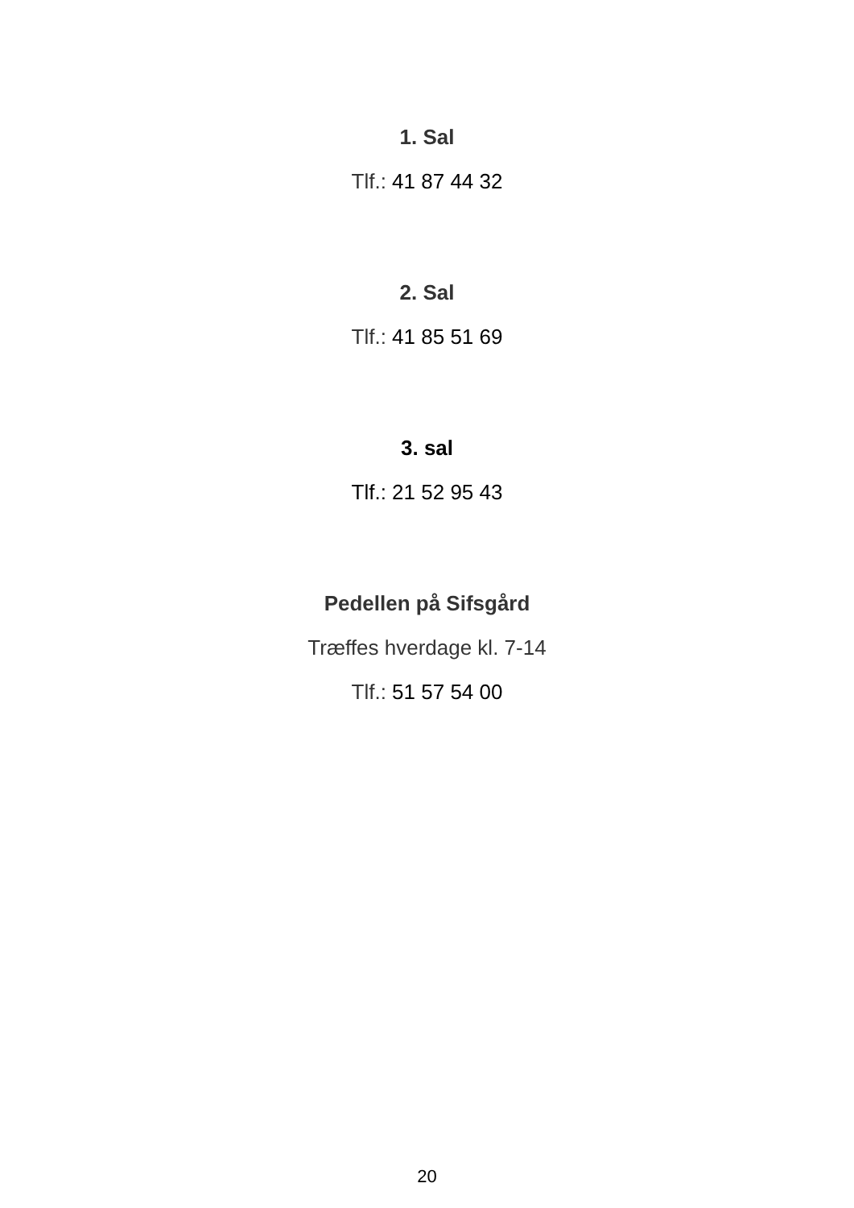1. Sal
Tlf.: 41 87 44 32
2. Sal
Tlf.: 41 85 51 69
3. sal
Tlf.: 21 52 95 43
Pedellen på Sifsgård
Træffes hverdage kl. 7-14
Tlf.: 51 57 54 00
20